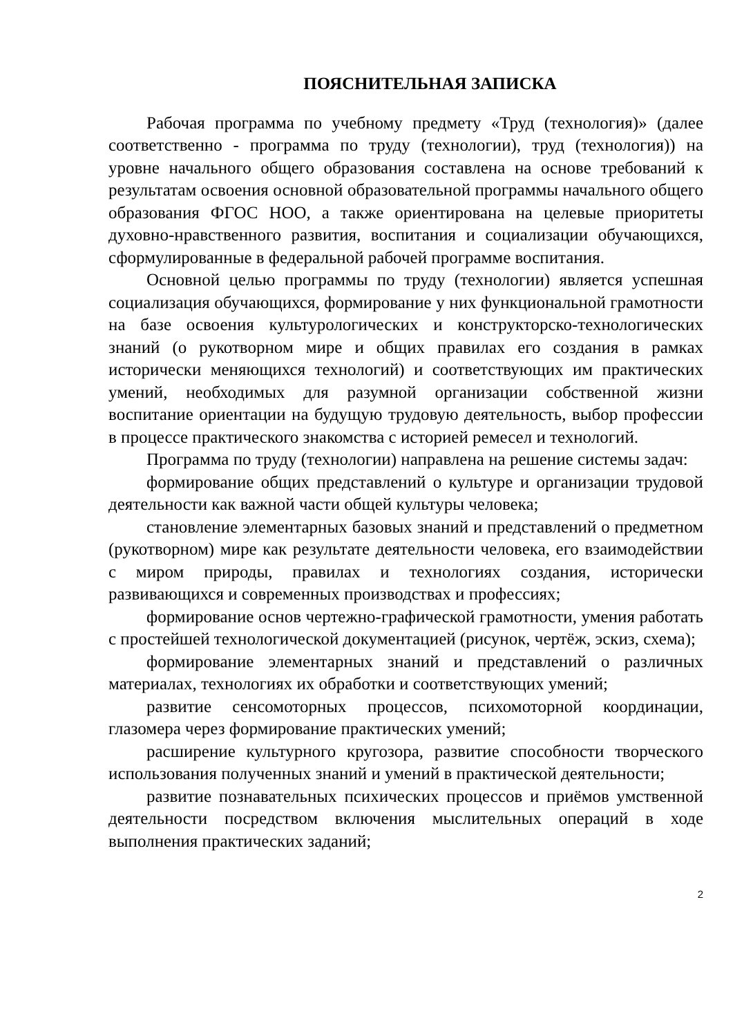ПОЯСНИТЕЛЬНАЯ ЗАПИСКА
Рабочая программа по учебному предмету «Труд (технология)» (далее соответственно - программа по труду (технологии), труд (технология)) на уровне начального общего образования составлена на основе требований к результатам освоения основной образовательной программы начального общего образования ФГОС НОО, а также ориентирована на целевые приоритеты духовно-нравственного развития, воспитания и социализации обучающихся, сформулированные в федеральной рабочей программе воспитания.
Основной целью программы по труду (технологии) является успешная социализация обучающихся, формирование у них функциональной грамотности на базе освоения культурологических и конструкторско-технологических знаний (о рукотворном мире и общих правилах его создания в рамках исторически меняющихся технологий) и соответствующих им практических умений, необходимых для разумной организации собственной жизни воспитание ориентации на будущую трудовую деятельность, выбор профессии в процессе практического знакомства с историей ремесел и технологий.
Программа по труду (технологии) направлена на решение системы задач:
формирование общих представлений о культуре и организации трудовой деятельности как важной части общей культуры человека;
становление элементарных базовых знаний и представлений о предметном (рукотворном) мире как результате деятельности человека, его взаимодействии с миром природы, правилах и технологиях создания, исторически развивающихся и современных производствах и профессиях;
формирование основ чертежно-графической грамотности, умения работать с простейшей технологической документацией (рисунок, чертёж, эскиз, схема);
формирование элементарных знаний и представлений о различных материалах, технологиях их обработки и соответствующих умений;
развитие сенсомоторных процессов, психомоторной координации, глазомера через формирование практических умений;
расширение культурного кругозора, развитие способности творческого использования полученных знаний и умений в практической деятельности;
развитие познавательных психических процессов и приёмов умственной деятельности посредством включения мыслительных операций в ходе выполнения практических заданий;
2